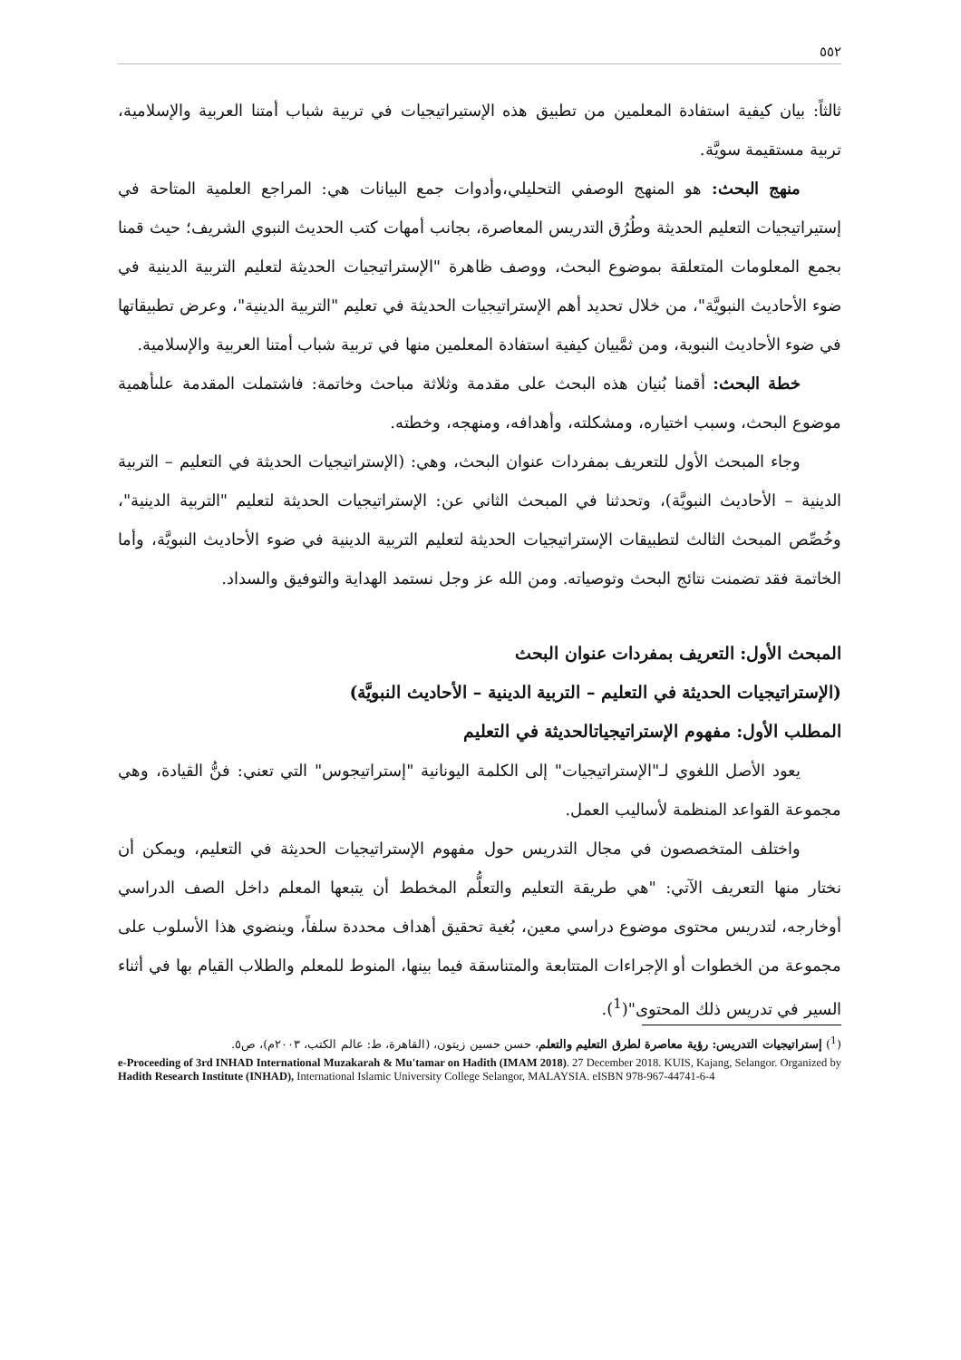٥٥٢
ثالثاً: بيان كيفية استفادة المعلمين من تطبيق هذه الإستيراتيجيات في تربية شباب أمتنا العربية والإسلامية، تربية مستقيمة سويَّة.
منهج البحث: هو المنهج الوصفي التحليلي،وأدوات جمع البيانات هي: المراجع العلمية المتاحة في إستيراتيجيات التعليم الحديثة وطُرُق التدريس المعاصرة، بجانب أمهات كتب الحديث النبوي الشريف؛ حيث قمنا بجمع المعلومات المتعلقة بموضوع البحث، ووصف ظاهرة "الإستراتيجيات الحديثة لتعليم التربية الدينية في ضوء الأحاديث النبويَّة"، من خلال تحديد أهم الإستراتيجيات الحديثة في تعليم "التربية الدينية"، وعرض تطبيقاتها في ضوء الأحاديث النبوية، ومن ثمَّبيان كيفية استفادة المعلمين منها في تربية شباب أمتنا العربية والإسلامية.
خطة البحث: أقمنا بُنيان هذه البحث على مقدمة وثلاثة مباحث وخاتمة: فاشتملت المقدمة علىأهمية موضوع البحث، وسبب اختياره، ومشكلته، وأهدافه، ومنهجه، وخطته.
وجاء المبحث الأول للتعريف بمفردات عنوان البحث، وهي: (الإستراتيجيات الحديثة في التعليم – التربية الدينية – الأحاديث النبويَّة)، وتحدثنا في المبحث الثاني عن: الإستراتيجيات الحديثة لتعليم "التربية الدينية"، وخُصِّص المبحث الثالث لتطبيقات الإستراتيجيات الحديثة لتعليم التربية الدينية في ضوء الأحاديث النبويَّة، وأما الخاتمة فقد تضمنت نتائج البحث وتوصياته. ومن الله عز وجل نستمد الهداية والتوفيق والسداد.
المبحث الأول: التعريف بمفردات عنوان البحث
(الإستراتيجيات الحديثة في التعليم – التربية الدينية – الأحاديث النبويَّة)
المطلب الأول: مفهوم الإستراتيجياتالحديثة في التعليم
يعود الأصل اللغوي لـ"الإستراتيجيات" إلى الكلمة اليونانية "إستراتيجوس" التي تعني: فنُّ القيادة، وهي مجموعة القواعد المنظمة لأساليب العمل.
واختلف المتخصصون في مجال التدريس حول مفهوم الإستراتيجيات الحديثة في التعليم، ويمكن أن نختار منها التعريف الآتي: "هي طريقة التعليم والتعلُّم المخطط أن يتبعها المعلم داخل الصف الدراسي أوخارجه، لتدريس محتوى موضوع دراسي معين، بُغية تحقيق أهداف محددة سلفاً، وينضوي هذا الأسلوب على مجموعة من الخطوات أو الإجراءات المتتابعة والمتناسقة فيما بينها، المنوط للمعلم والطلاب القيام بها في أثناء السير في تدريس ذلك المحتوى"(<sup>1</sup>).
(<sup>1</sup>) إستراتيجيات التدريس: رؤية معاصرة لطرق التعليم والتعلم، حسن حسين زيتون، (القاهرة، ط: عالم الكتب، ٢٠٠٣م)، ص٥.
e-Proceeding of 3rd INHAD International Muzakarah & Mu'tamar on Hadith (IMAM 2018). 27 December 2018. KUIS, Kajang, Selangor. Organized by Hadith Research Institute (INHAD), International Islamic University College Selangor, MALAYSIA. eISBN 978-967-44741-6-4